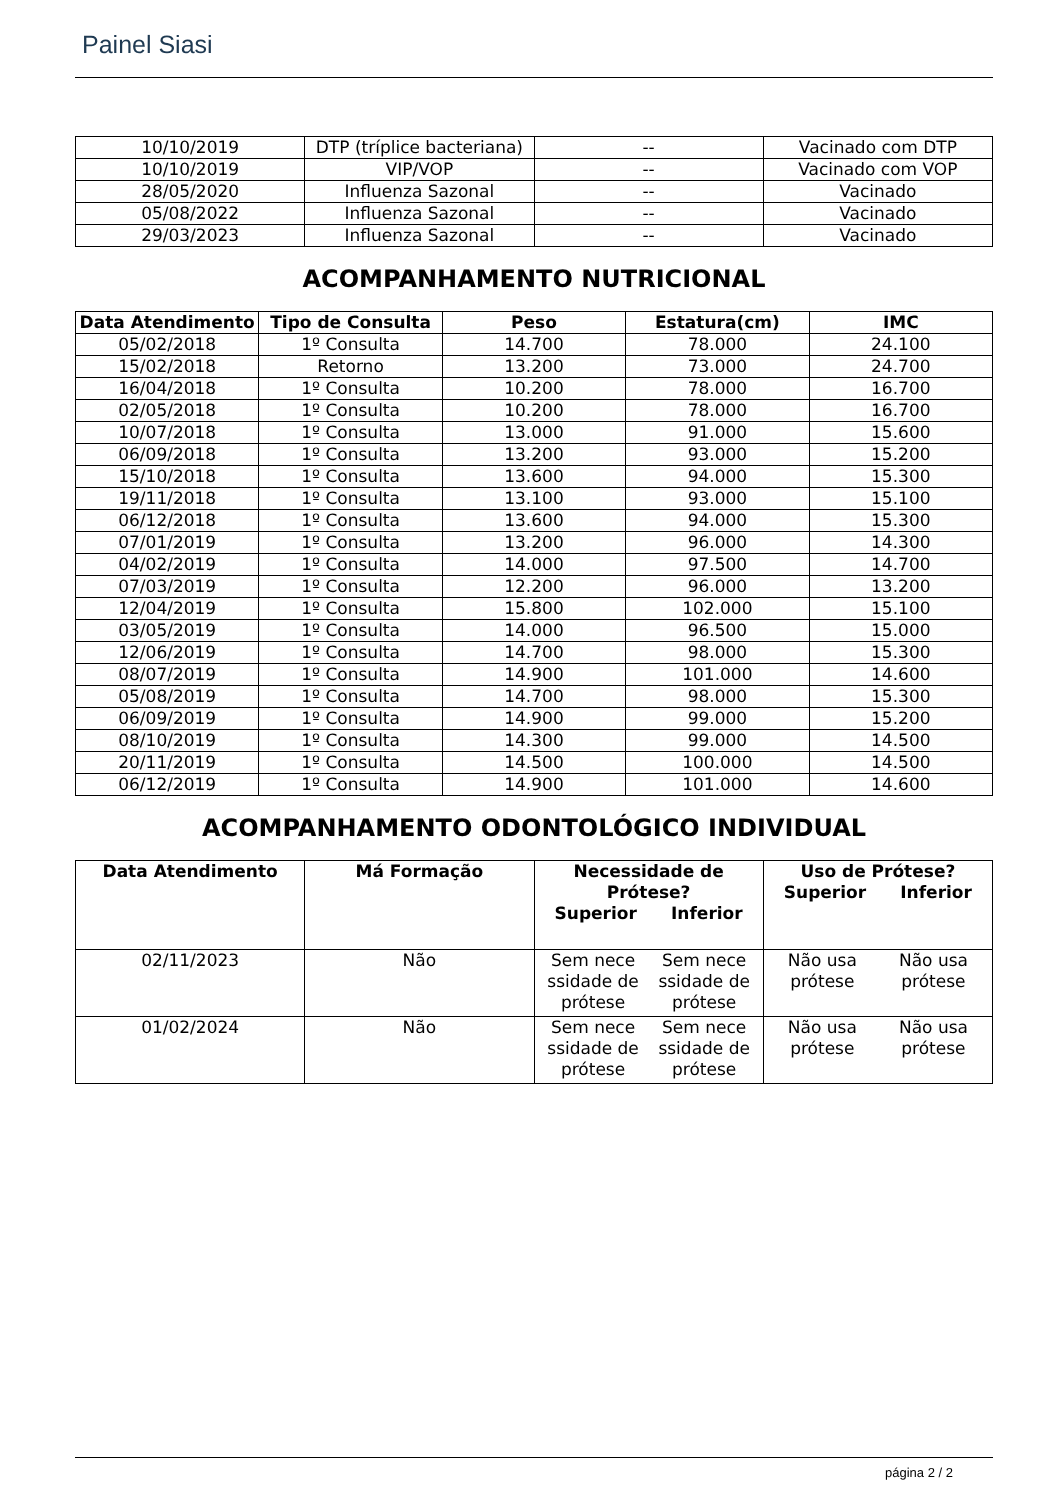Painel Siasi
| 10/10/2019 | DTP (tríplice bacteriana) | -- | Vacinado com DTP |
| 10/10/2019 | VIP/VOP | -- | Vacinado com VOP |
| 28/05/2020 | Influenza Sazonal | -- | Vacinado |
| 05/08/2022 | Influenza Sazonal | -- | Vacinado |
| 29/03/2023 | Influenza Sazonal | -- | Vacinado |
ACOMPANHAMENTO NUTRICIONAL
| Data Atendimento | Tipo de Consulta | Peso | Estatura(cm) | IMC |
| --- | --- | --- | --- | --- |
| 05/02/2018 | 1º Consulta | 14.700 | 78.000 | 24.100 |
| 15/02/2018 | Retorno | 13.200 | 73.000 | 24.700 |
| 16/04/2018 | 1º Consulta | 10.200 | 78.000 | 16.700 |
| 02/05/2018 | 1º Consulta | 10.200 | 78.000 | 16.700 |
| 10/07/2018 | 1º Consulta | 13.000 | 91.000 | 15.600 |
| 06/09/2018 | 1º Consulta | 13.200 | 93.000 | 15.200 |
| 15/10/2018 | 1º Consulta | 13.600 | 94.000 | 15.300 |
| 19/11/2018 | 1º Consulta | 13.100 | 93.000 | 15.100 |
| 06/12/2018 | 1º Consulta | 13.600 | 94.000 | 15.300 |
| 07/01/2019 | 1º Consulta | 13.200 | 96.000 | 14.300 |
| 04/02/2019 | 1º Consulta | 14.000 | 97.500 | 14.700 |
| 07/03/2019 | 1º Consulta | 12.200 | 96.000 | 13.200 |
| 12/04/2019 | 1º Consulta | 15.800 | 102.000 | 15.100 |
| 03/05/2019 | 1º Consulta | 14.000 | 96.500 | 15.000 |
| 12/06/2019 | 1º Consulta | 14.700 | 98.000 | 15.300 |
| 08/07/2019 | 1º Consulta | 14.900 | 101.000 | 14.600 |
| 05/08/2019 | 1º Consulta | 14.700 | 98.000 | 15.300 |
| 06/09/2019 | 1º Consulta | 14.900 | 99.000 | 15.200 |
| 08/10/2019 | 1º Consulta | 14.300 | 99.000 | 14.500 |
| 20/11/2019 | 1º Consulta | 14.500 | 100.000 | 14.500 |
| 06/12/2019 | 1º Consulta | 14.900 | 101.000 | 14.600 |
ACOMPANHAMENTO ODONTOLÓGICO INDIVIDUAL
| Data Atendimento | Má Formação | Necessidade de Prótese? Superior Inferior | Uso de Prótese? Superior Inferior |
| --- | --- | --- | --- |
| 02/11/2023 | Não | Sem nece ssidade de prótese Sem nece ssidade de prótese | Não usa prótese Não usa prótese |
| 01/02/2024 | Não | Sem nece ssidade de prótese Sem nece ssidade de prótese | Não usa prótese Não usa prótese |
página 2 / 2